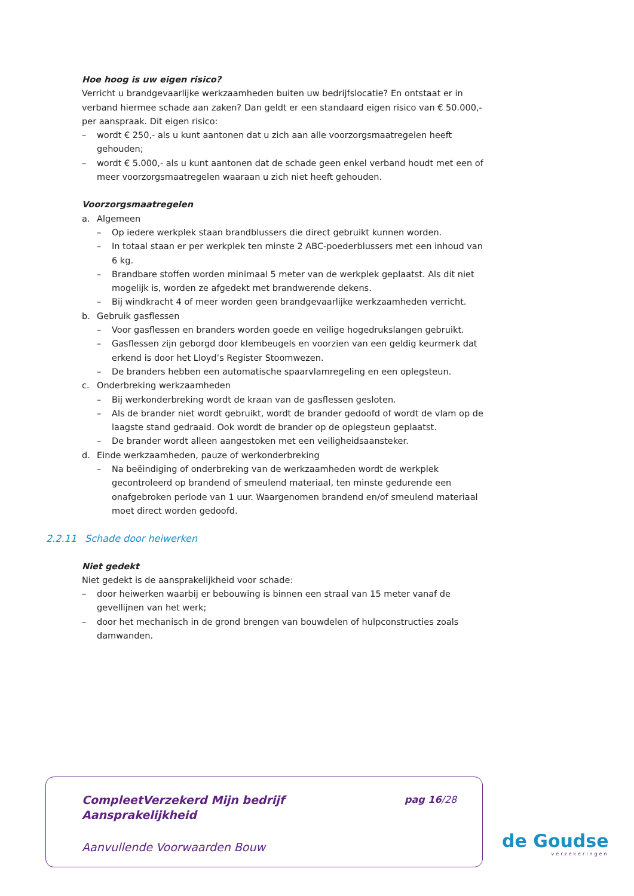Hoe hoog is uw eigen risico?
Verricht u brandgevaarlijke werkzaamheden buiten uw bedrijfslocatie? En ontstaat er in verband hiermee schade aan zaken? Dan geldt er een standaard eigen risico van € 50.000,- per aanspraak. Dit eigen risico:
– wordt € 250,- als u kunt aantonen dat u zich aan alle voorzorgsmaatregelen heeft gehouden;
– wordt € 5.000,- als u kunt aantonen dat de schade geen enkel verband houdt met een of meer voorzorgsmaatregelen waaraan u zich niet heeft gehouden.
Voorzorgsmaatregelen
a. Algemeen
– Op iedere werkplek staan brandblussers die direct gebruikt kunnen worden.
– In totaal staan er per werkplek ten minste 2 ABC-poederblussers met een inhoud van 6 kg.
– Brandbare stoffen worden minimaal 5 meter van de werkplek geplaatst. Als dit niet mogelijk is, worden ze afgedekt met brandwerende dekens.
– Bij windkracht 4 of meer worden geen brandgevaarlijke werkzaamheden verricht.
b. Gebruik gasflessen
– Voor gasflessen en branders worden goede en veilige hogedrukslangen gebruikt.
– Gasflessen zijn geborgd door klembeugels en voorzien van een geldig keurmerk dat erkend is door het Lloyd’s Register Stoomwezen.
– De branders hebben een automatische spaarvlamregeling en een oplegsteun.
c. Onderbreking werkzaamheden
– Bij werkonderbreking wordt de kraan van de gasflessen gesloten.
– Als de brander niet wordt gebruikt, wordt de brander gedoofd of wordt de vlam op de laagste stand gedraaid. Ook wordt de brander op de oplegsteun geplaatst.
– De brander wordt alleen aangestoken met een veiligheidsaansteker.
d. Einde werkzaamheden, pauze of werkonderbreking
– Na beëindiging of onderbreking van de werkzaamheden wordt de werkplek gecontroleerd op brandend of smeulend materiaal, ten minste gedurende een onafgebroken periode van 1 uur. Waargenomen brandend en/of smeulend materiaal moet direct worden gedoofd.
2.2.11 Schade door heiwerken
Niet gedekt
Niet gedekt is de aansprakelijkheid voor schade:
– door heiwerken waarbij er bebouwing is binnen een straal van 15 meter vanaf de gevellijnen van het werk;
– door het mechanisch in de grond brengen van bouwdelen of hulpconstructies zoals damwanden.
CompleetVerzekerd Mijn bedrijf
Aansprakelijkheid
pag 16/28
Aanvullende Voorwaarden Bouw
de Goudse
verzekeringen